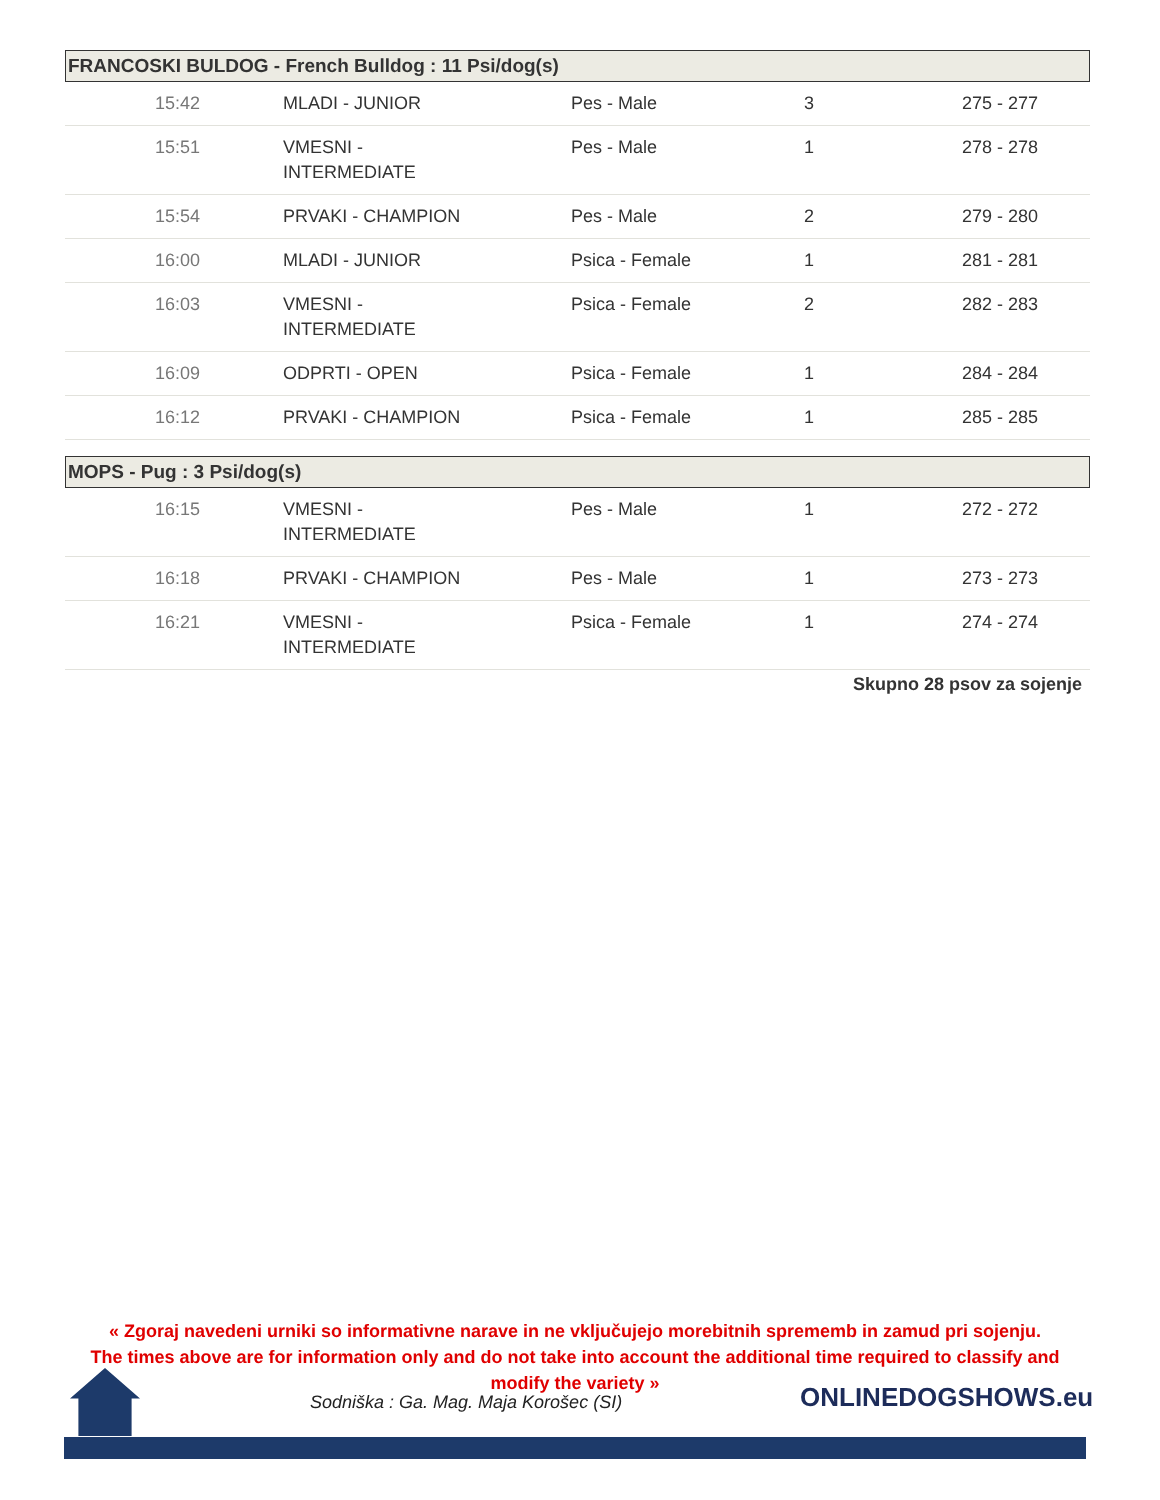FRANCOSKI BULDOG - French Bulldog : 11 Psi/dog(s)
| 15:42 | MLADI - JUNIOR | Pes - Male | 3 | 275 - 277 |
| 15:51 | VMESNI - INTERMEDIATE | Pes - Male | 1 | 278 - 278 |
| 15:54 | PRVAKI - CHAMPION | Pes - Male | 2 | 279 - 280 |
| 16:00 | MLADI - JUNIOR | Psica - Female | 1 | 281 - 281 |
| 16:03 | VMESNI - INTERMEDIATE | Psica - Female | 2 | 282 - 283 |
| 16:09 | ODPRTI - OPEN | Psica - Female | 1 | 284 - 284 |
| 16:12 | PRVAKI - CHAMPION | Psica - Female | 1 | 285 - 285 |
MOPS - Pug : 3 Psi/dog(s)
| 16:15 | VMESNI - INTERMEDIATE | Pes - Male | 1 | 272 - 272 |
| 16:18 | PRVAKI - CHAMPION | Pes - Male | 1 | 273 - 273 |
| 16:21 | VMESNI - INTERMEDIATE | Psica - Female | 1 | 274 - 274 |
Skupno 28 psov za sojenje
« Zgoraj navedeni urniki so informativne narave in ne vključujejo morebitnih sprememb in zamud pri sojenju.
The times above are for information only and do not take into account the additional time required to classify and
modify the variety »
Sodniška : Ga. Mag. Maja Korošec (SI)
ONLINEDOGSHOWS.eu